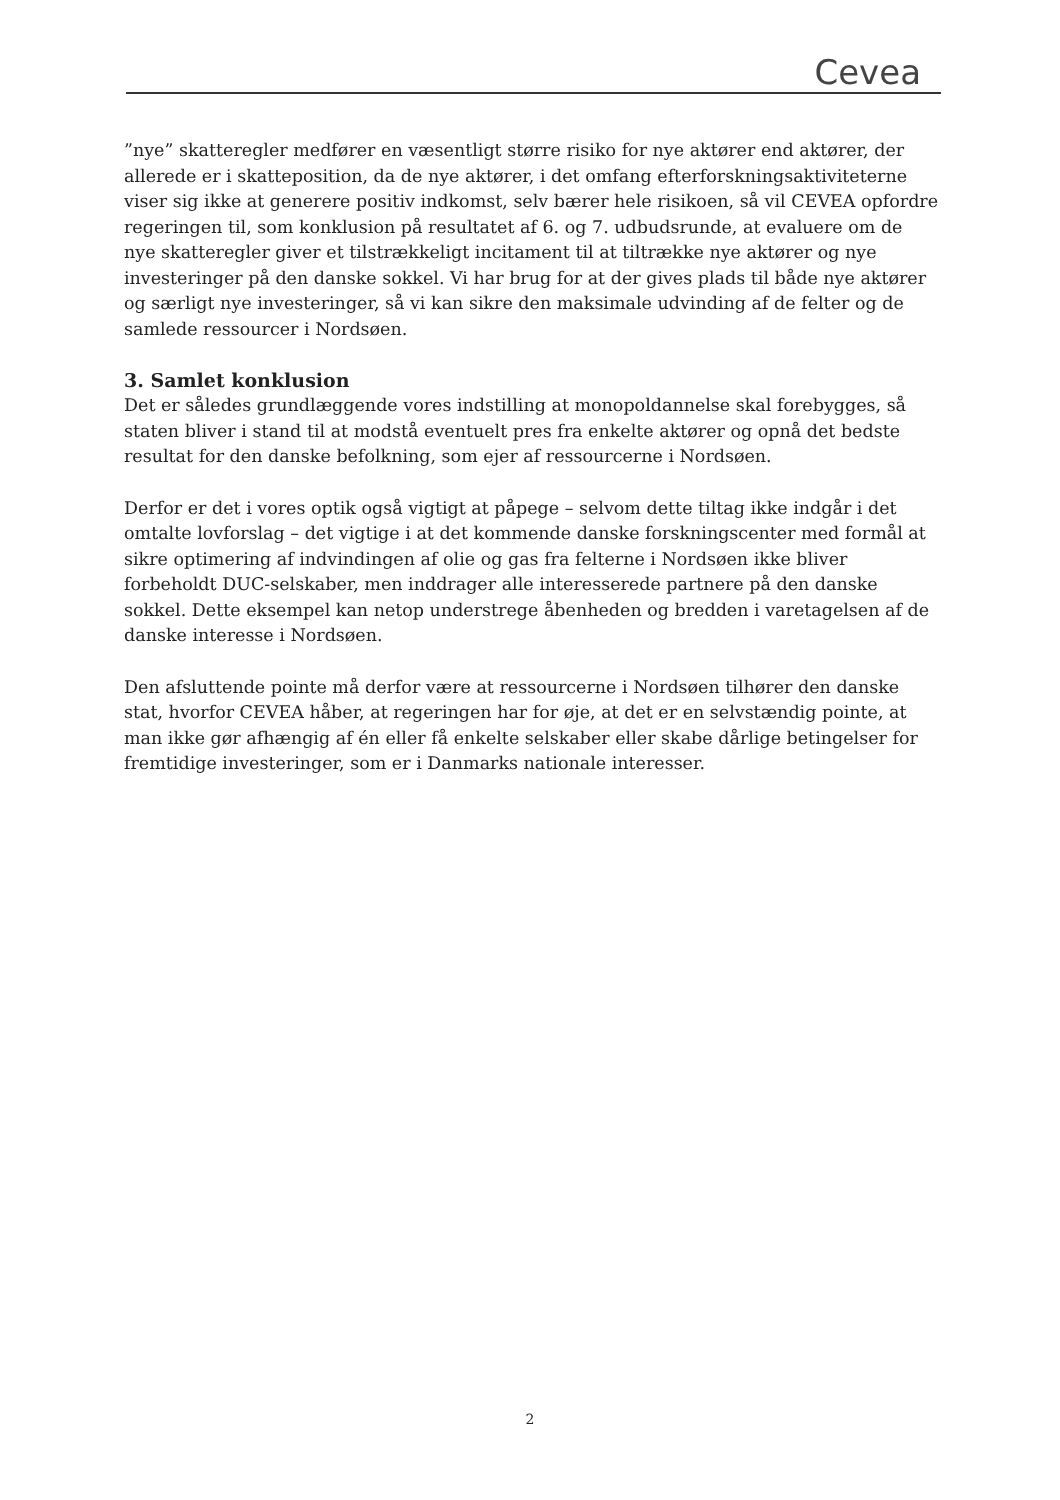Cevea
”nye” skatteregler medfører en væsentligt større risiko for nye aktører end aktører, der allerede er i skatteposition, da de nye aktører, i det omfang efterforskningsaktiviteterne viser sig ikke at generere positiv indkomst, selv bærer hele risikoen, så vil CEVEA opfordre regeringen til, som konklusion på resultatet af 6. og 7. udbudsrunde, at evaluere om de nye skatteregler giver et tilstrækkeligt incitament til at tiltrække nye aktører og nye investeringer på den danske sokkel. Vi har brug for at der gives plads til både nye aktører og særligt nye investeringer, så vi kan sikre den maksimale udvinding af de felter og de samlede ressourcer i Nordsøen.
3. Samlet konklusion
Det er således grundlæggende vores indstilling at monopoldannelse skal forebygges, så staten bliver i stand til at modstå eventuelt pres fra enkelte aktører og opnå det bedste resultat for den danske befolkning, som ejer af ressourcerne i Nordsøen.
Derfor er det i vores optik også vigtigt at påpege – selvom dette tiltag ikke indgår i det omtalte lovforslag – det vigtige i at det kommende danske forskningscenter med formål at sikre optimering af indvindingen af olie og gas fra felterne i Nordsøen ikke bliver forbeholdt DUC-selskaber, men inddrager alle interesserede partnere på den danske sokkel. Dette eksempel kan netop understrege åbenheden og bredden i varetagelsen af de danske interesse i Nordsøen.
Den afsluttende pointe må derfor være at ressourcerne i Nordsøen tilhører den danske stat, hvorfor CEVEA håber, at regeringen har for øje, at det er en selvstændig pointe, at man ikke gør afhængig af én eller få enkelte selskaber eller skabe dårlige betingelser for fremtidige investeringer, som er i Danmarks nationale interesser.
2